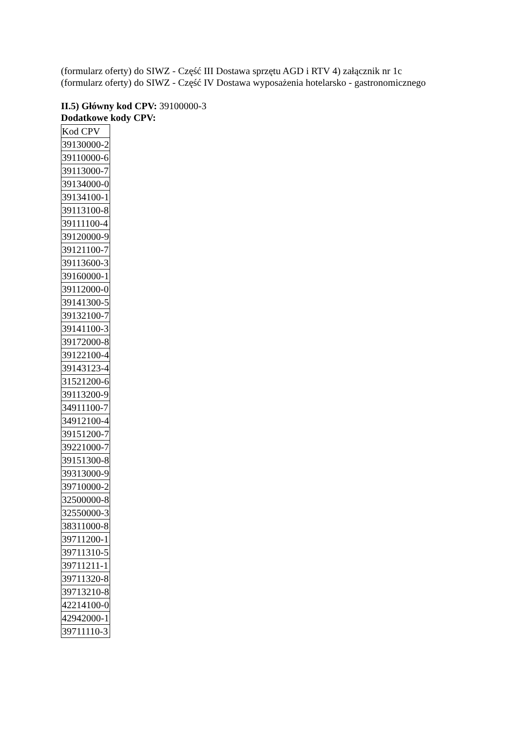(formularz oferty) do SIWZ - Część III Dostawa sprzętu AGD i RTV 4) załącznik nr 1c
(formularz oferty) do SIWZ - Część IV Dostawa wyposażenia hotelarsko - gastronomicznego
II.5) Główny kod CPV: 39100000-3
Dodatkowe kody CPV:
| Kod CPV |
| 39130000-2 |
| 39110000-6 |
| 39113000-7 |
| 39134000-0 |
| 39134100-1 |
| 39113100-8 |
| 39111100-4 |
| 39120000-9 |
| 39121100-7 |
| 39113600-3 |
| 39160000-1 |
| 39112000-0 |
| 39141300-5 |
| 39132100-7 |
| 39141100-3 |
| 39172000-8 |
| 39122100-4 |
| 39143123-4 |
| 31521200-6 |
| 39113200-9 |
| 34911100-7 |
| 34912100-4 |
| 39151200-7 |
| 39221000-7 |
| 39151300-8 |
| 39313000-9 |
| 39710000-2 |
| 32500000-8 |
| 32550000-3 |
| 38311000-8 |
| 39711200-1 |
| 39711310-5 |
| 39711211-1 |
| 39711320-8 |
| 39713210-8 |
| 42214100-0 |
| 42942000-1 |
| 39711110-3 |